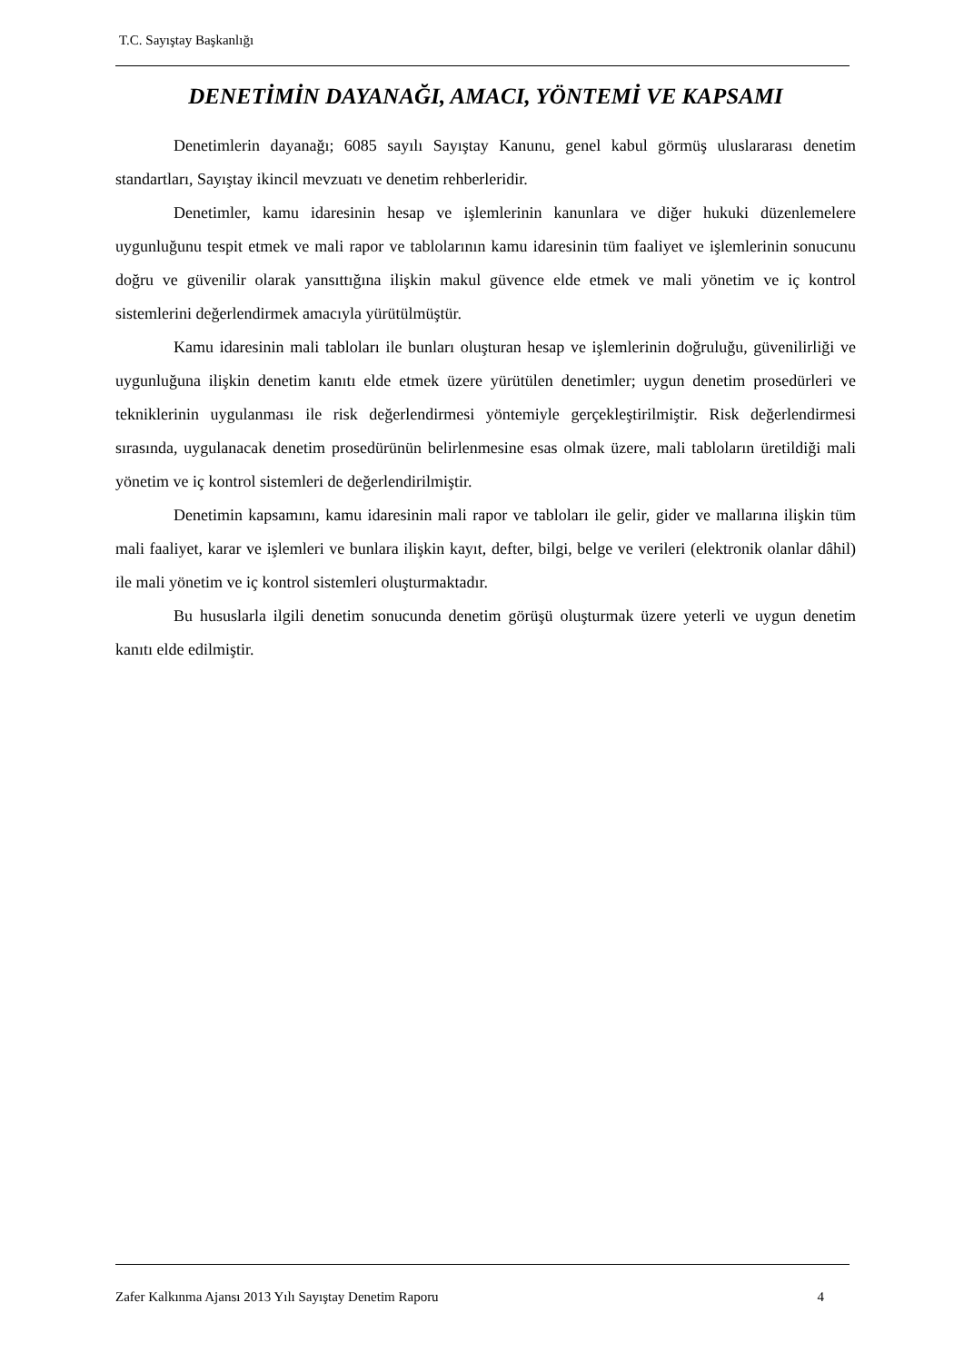T.C. Sayıştay Başkanlığı
DENETİMİN DAYANAĞI, AMACI, YÖNTEMİ VE KAPSAMI
Denetimlerin dayanağı; 6085 sayılı Sayıştay Kanunu, genel kabul görmüş uluslararası denetim standartları, Sayıştay ikincil mevzuatı ve denetim rehberleridir.
Denetimler, kamu idaresinin hesap ve işlemlerinin kanunlara ve diğer hukuki düzenlemelere uygunluğunu tespit etmek ve mali rapor ve tablolarının kamu idaresinin tüm faaliyet ve işlemlerinin sonucunu doğru ve güvenilir olarak yansıttığına ilişkin makul güvence elde etmek ve mali yönetim ve iç kontrol sistemlerini değerlendirmek amacıyla yürütülmüştür.
Kamu idaresinin mali tabloları ile bunları oluşturan hesap ve işlemlerinin doğruluğu, güvenilirliği ve uygunluğuna ilişkin denetim kanıtı elde etmek üzere yürütülen denetimler; uygun denetim prosedürleri ve tekniklerinin uygulanması ile risk değerlendirmesi yöntemiyle gerçekleştirilmiştir. Risk değerlendirmesi sırasında, uygulanacak denetim prosedürünün belirlenmesine esas olmak üzere, mali tabloların üretildiği mali yönetim ve iç kontrol sistemleri de değerlendirilmiştir.
Denetimin kapsamını, kamu idaresinin mali rapor ve tabloları ile gelir, gider ve mallarına ilişkin tüm mali faaliyet, karar ve işlemleri ve bunlara ilişkin kayıt, defter, bilgi, belge ve verileri (elektronik olanlar dâhil) ile mali yönetim ve iç kontrol sistemleri oluşturmaktadır.
Bu hususlarla ilgili denetim sonucunda denetim görüşü oluşturmak üzere yeterli ve uygun denetim kanıtı elde edilmiştir.
Zafer Kalkınma Ajansı 2013 Yılı Sayıştay Denetim Raporu 4